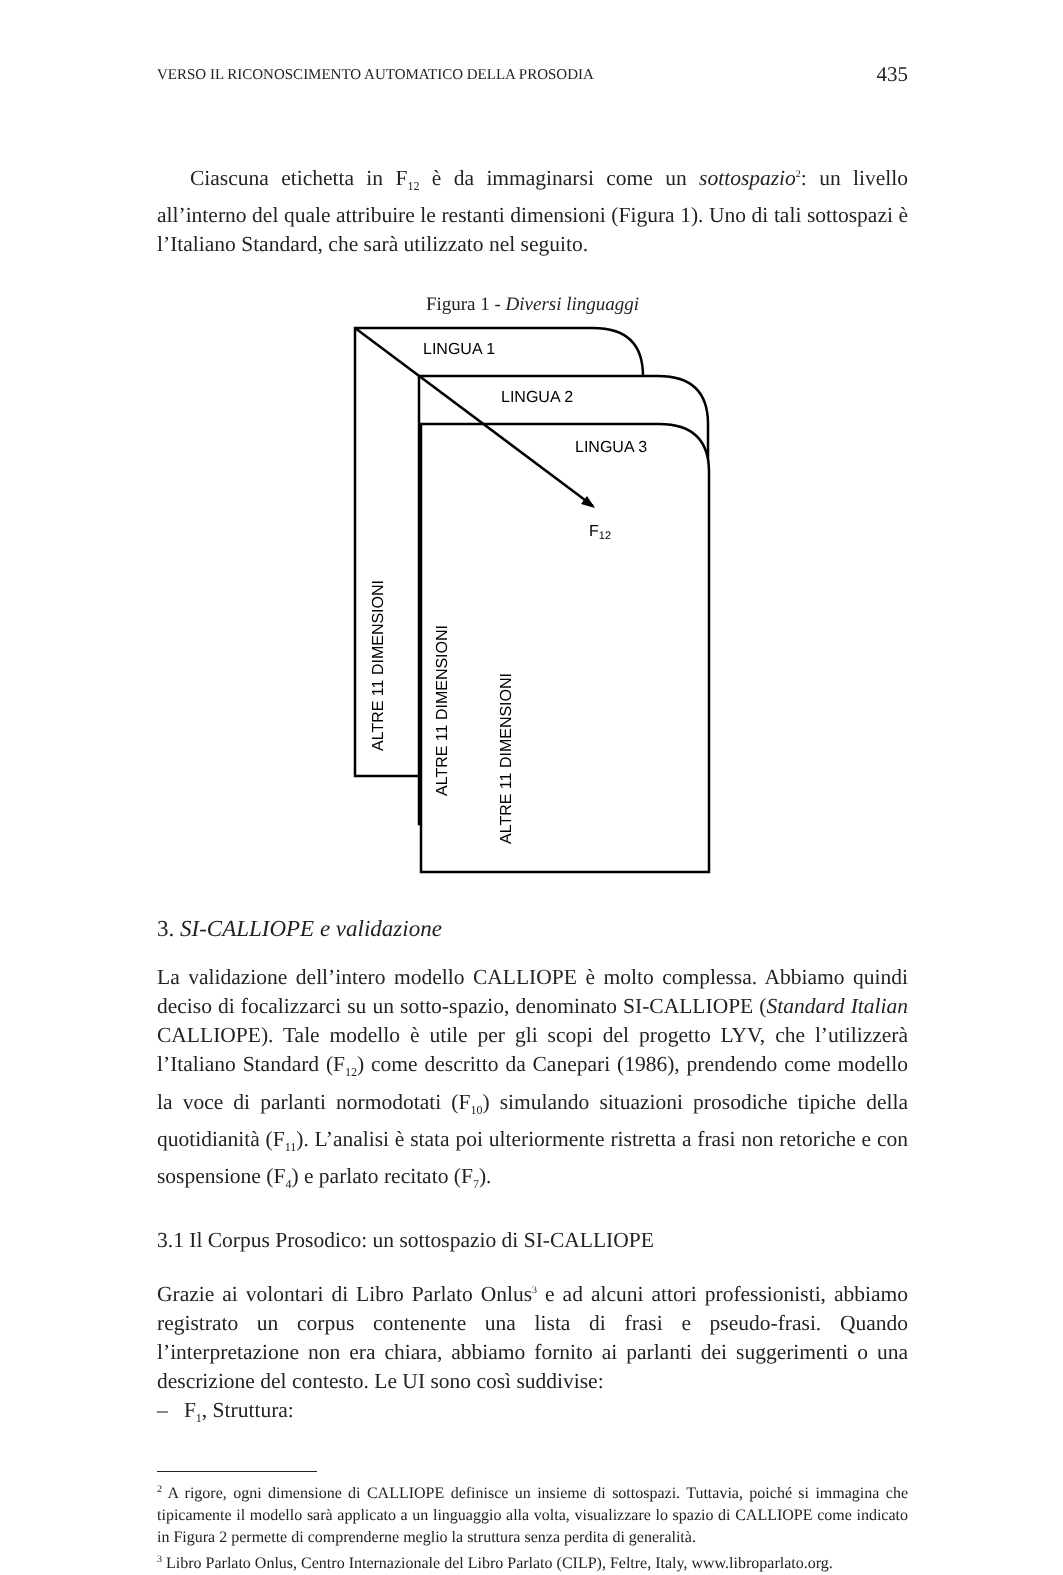VERSO IL RICONOSCIMENTO AUTOMATICO DELLA PROSODIA 435
Ciascuna etichetta in F<sub>12</sub> è da immaginarsi come un sottospazio<sup>2</sup>: un livello all’interno del quale attribuire le restanti dimensioni (Figura 1). Uno di tali sottospazi è l’Italiano Standard, che sarà utilizzato nel seguito.
Figura 1 - Diversi linguaggi
LINGUA 1
LINGUA 2
LINGUA 3
F12
ALTRE 11 DIMENSIONI
ALTRE 11 DIMENSIONI
ALTRE 11 DIMENSIONI
3. SI-CALLIOPE e validazione
La validazione dell’intero modello CALLIOPE è molto complessa. Abbiamo quindi deciso di focalizzarci su un sotto-spazio, denominato SI-CALLIOPE (Standard Italian CALLIOPE). Tale modello è utile per gli scopi del progetto LYV, che l’utilizzerà l’Italiano Standard (F<sub>12</sub>) come descritto da Canepari (1986), prendendo come modello la voce di parlanti normodotati (F<sub>10</sub>) simulando situazioni prosodiche tipiche della quotidianità (F<sub>11</sub>). L’analisi è stata poi ulteriormente ristretta a frasi non retoriche e con sospensione (F<sub>4</sub>) e parlato recitato (F<sub>7</sub>).
3.1 Il Corpus Prosodico: un sottospazio di SI-CALLIOPE
Grazie ai volontari di Libro Parlato Onlus<sup>3</sup> e ad alcuni attori professionisti, abbiamo registrato un corpus contenente una lista di frasi e pseudo-frasi. Quando l’interpretazione non era chiara, abbiamo fornito ai parlanti dei suggerimenti o una descrizione del contesto. Le UI sono così suddivise:
– F<sub>1</sub>, Struttura:
<sup>2</sup> A rigore, ogni dimensione di CALLIOPE definisce un insieme di sottospazi. Tuttavia, poiché si immagina che tipicamente il modello sarà applicato a un linguaggio alla volta, visualizzare lo spazio di CALLIOPE come indicato in Figura 2 permette di comprenderne meglio la struttura senza perdita di generalità.
<sup>3</sup> Libro Parlato Onlus, Centro Internazionale del Libro Parlato (CILP), Feltre, Italy, www.libroparlato.org.